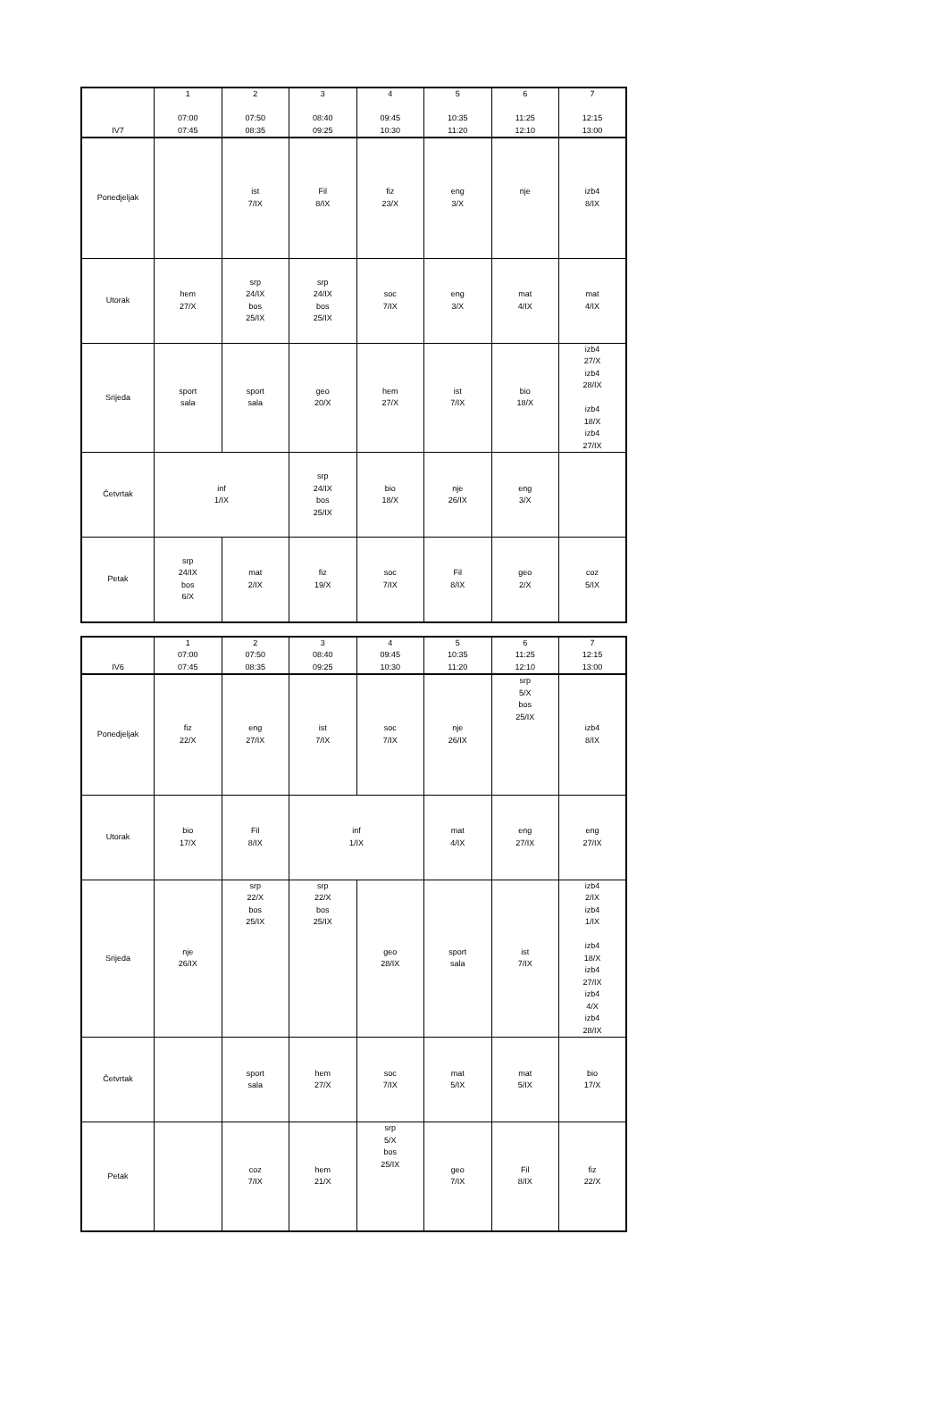| IV7 | 1 07:00 07:45 | 2 07:50 08:35 | 3 08:40 09:25 | 4 09:45 10:30 | 5 10:35 11:20 | 6 11:25 12:10 | 7 12:15 13:00 |
| --- | --- | --- | --- | --- | --- | --- | --- |
| Ponedjeljak | | ist 7/IX | Fil 8/IX | fiz 23/X | eng 3/X | nje | izb4 8/IX |
| Utorak | hem 27/X | srp 24/IX bos 25/IX | srp 24/IX bos 25/IX | soc 7/IX | eng 3/X | mat 4/IX | mat 4/IX |
| Srijeda | sport sala | sport sala | geo 20/X | hem 27/X | ist 7/IX | bio 18/X | izb4 27/X izb4 28/IX izb4 18/X izb4 27/IX |
| Četvrtak | inf 1/IX | | srp 24/IX bos 25/IX | bio 18/X | nje 26/IX | eng 3/X | |
| Petak | srp 24/IX bos 6/X | mat 2/IX | fiz 19/X | soc 7/IX | Fil 8/IX | geo 2/X | coz 5/IX |
| IV6 | 1 07:00 07:45 | 2 07:50 08:35 | 3 08:40 09:25 | 4 09:45 10:30 | 5 10:35 11:20 | 6 11:25 12:10 | 7 12:15 13:00 |
| --- | --- | --- | --- | --- | --- | --- | --- |
| Ponedjeljak | fiz 22/X | eng 27/IX | ist 7/IX | soc 7/IX | nje 26/IX | srp 5/X bos 25/IX | izb4 8/IX |
| Utorak | bio 17/X | Fil 8/IX | inf 1/IX | | mat 4/IX | eng 27/IX | eng 27/IX |
| Srijeda | nje 26/IX | srp 22/X bos 25/IX | srp 22/X bos 25/IX | geo 28/IX | sport sala | ist 7/IX | izb4 2/IX izb4 1/IX izb4 18/X izb4 27/IX izb4 4/X izb4 28/IX |
| Četvrtak | | sport sala | hem 27/X | soc 7/IX | mat 5/IX | mat 5/IX | bio 17/X |
| Petak | | coz 7/IX | hem 21/X | srp 5/X bos 25/IX | geo 7/IX | Fil 8/IX | fiz 22/X |